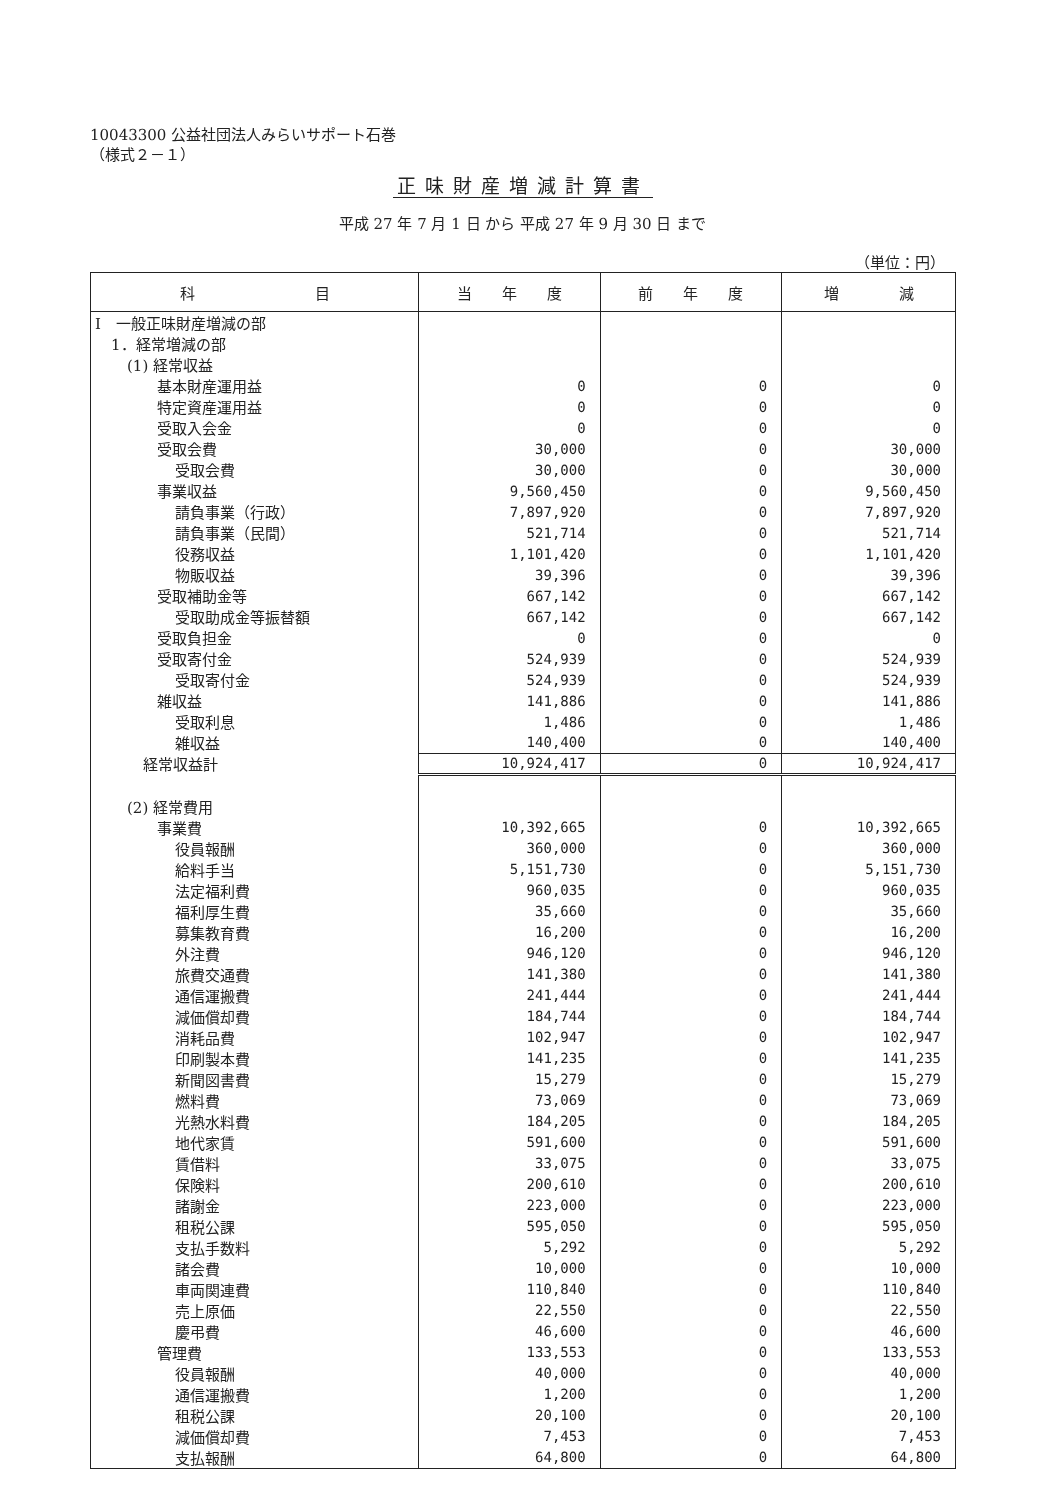10043300 公益社団法人みらいサポート石巻
（様式２－１）
正味財産増減計算書
平成 27 年 7 月 1 日 から 平成 27 年 9 月 30 日 まで
（単位：円）
| 科 目 | 当 年 度 | 前 年 度 | 増 減 |
| --- | --- | --- | --- |
| Ⅰ 一般正味財産増減の部 | | | |
| 1．経常増減の部 | | | |
| (1) 経常収益 | | | |
| 基本財産運用益 | 0 | 0 | 0 |
| 特定資産運用益 | 0 | 0 | 0 |
| 受取入会金 | 0 | 0 | 0 |
| 受取会費 | 30,000 | 0 | 30,000 |
| 受取会費 | 30,000 | 0 | 30,000 |
| 事業収益 | 9,560,450 | 0 | 9,560,450 |
| 請負事業（行政） | 7,897,920 | 0 | 7,897,920 |
| 請負事業（民間） | 521,714 | 0 | 521,714 |
| 役務収益 | 1,101,420 | 0 | 1,101,420 |
| 物販収益 | 39,396 | 0 | 39,396 |
| 受取補助金等 | 667,142 | 0 | 667,142 |
| 受取助成金等振替額 | 667,142 | 0 | 667,142 |
| 受取負担金 | 0 | 0 | 0 |
| 受取寄付金 | 524,939 | 0 | 524,939 |
| 受取寄付金 | 524,939 | 0 | 524,939 |
| 雑収益 | 141,886 | 0 | 141,886 |
| 受取利息 | 1,486 | 0 | 1,486 |
| 雑収益 | 140,400 | 0 | 140,400 |
| 経常収益計 | 10,924,417 | 0 | 10,924,417 |
| (2) 経常費用 | | | |
| 事業費 | 10,392,665 | 0 | 10,392,665 |
| 役員報酬 | 360,000 | 0 | 360,000 |
| 給料手当 | 5,151,730 | 0 | 5,151,730 |
| 法定福利費 | 960,035 | 0 | 960,035 |
| 福利厚生費 | 35,660 | 0 | 35,660 |
| 募集教育費 | 16,200 | 0 | 16,200 |
| 外注費 | 946,120 | 0 | 946,120 |
| 旅費交通費 | 141,380 | 0 | 141,380 |
| 通信運搬費 | 241,444 | 0 | 241,444 |
| 減価償却費 | 184,744 | 0 | 184,744 |
| 消耗品費 | 102,947 | 0 | 102,947 |
| 印刷製本費 | 141,235 | 0 | 141,235 |
| 新聞図書費 | 15,279 | 0 | 15,279 |
| 燃料費 | 73,069 | 0 | 73,069 |
| 光熱水料費 | 184,205 | 0 | 184,205 |
| 地代家賃 | 591,600 | 0 | 591,600 |
| 賃借料 | 33,075 | 0 | 33,075 |
| 保険料 | 200,610 | 0 | 200,610 |
| 諸謝金 | 223,000 | 0 | 223,000 |
| 租税公課 | 595,050 | 0 | 595,050 |
| 支払手数料 | 5,292 | 0 | 5,292 |
| 諸会費 | 10,000 | 0 | 10,000 |
| 車両関連費 | 110,840 | 0 | 110,840 |
| 売上原価 | 22,550 | 0 | 22,550 |
| 慶弔費 | 46,600 | 0 | 46,600 |
| 管理費 | 133,553 | 0 | 133,553 |
| 役員報酬 | 40,000 | 0 | 40,000 |
| 通信運搬費 | 1,200 | 0 | 1,200 |
| 租税公課 | 20,100 | 0 | 20,100 |
| 減価償却費 | 7,453 | 0 | 7,453 |
| 支払報酬 | 64,800 | 0 | 64,800 |